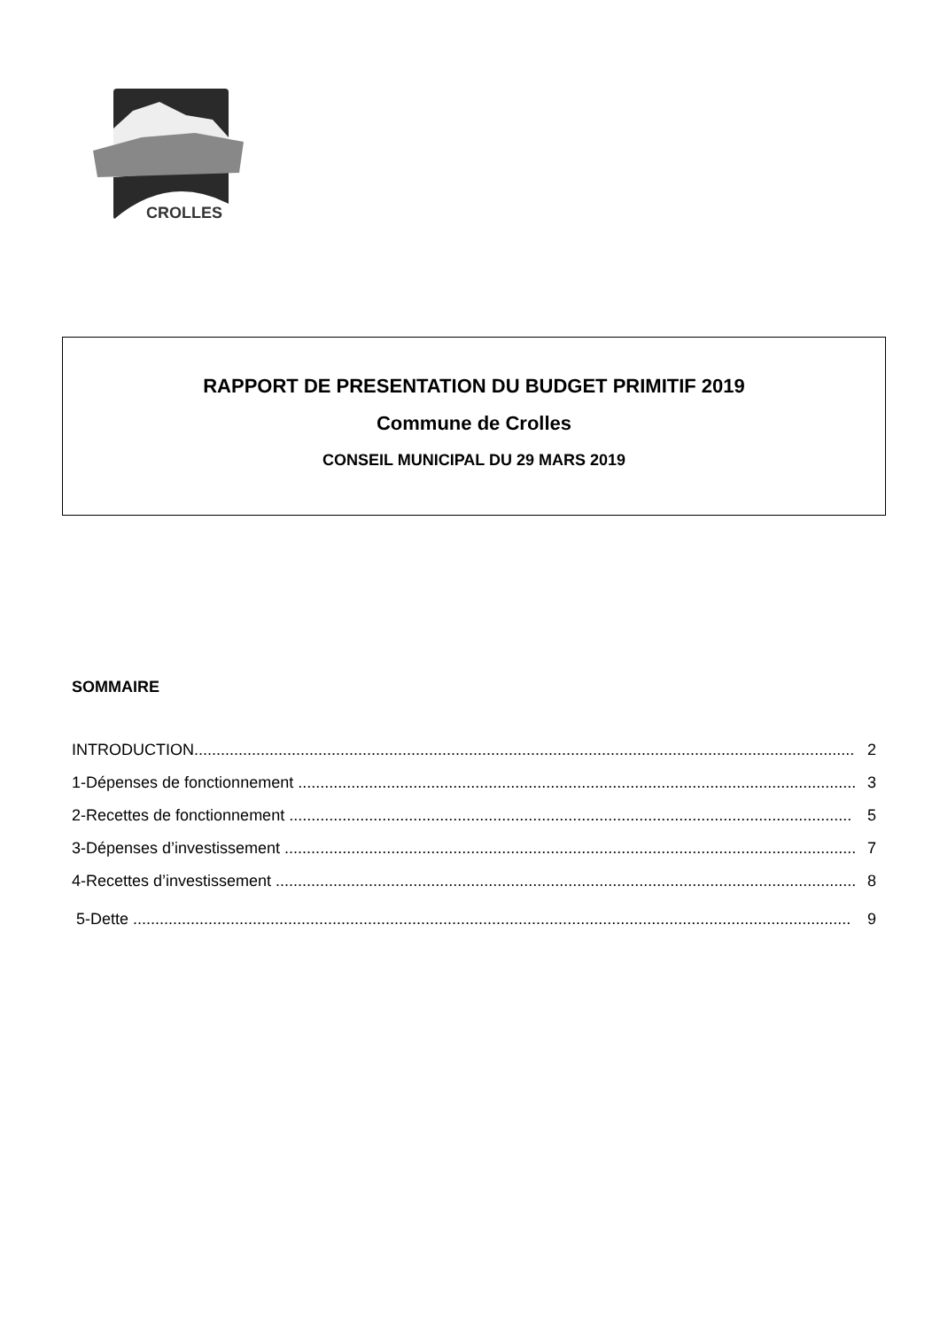CROLLES
RAPPORT DE PRESENTATION DU BUDGET PRIMITIF 2019
Commune de Crolles
CONSEIL MUNICIPAL DU 29 MARS 2019
SOMMAIRE
INTRODUCTION..................................................................................................................................................... 2
1-Dépenses de fonctionnement .............................................................................................................................. 3
2-Recettes de fonctionnement ............................................................................................................................... 5
3-Dépenses d’investissement ................................................................................................................................. 7
4-Recettes d’investissement ................................................................................................................................... 8
5-Dette .................................................................................................................................................................. 9